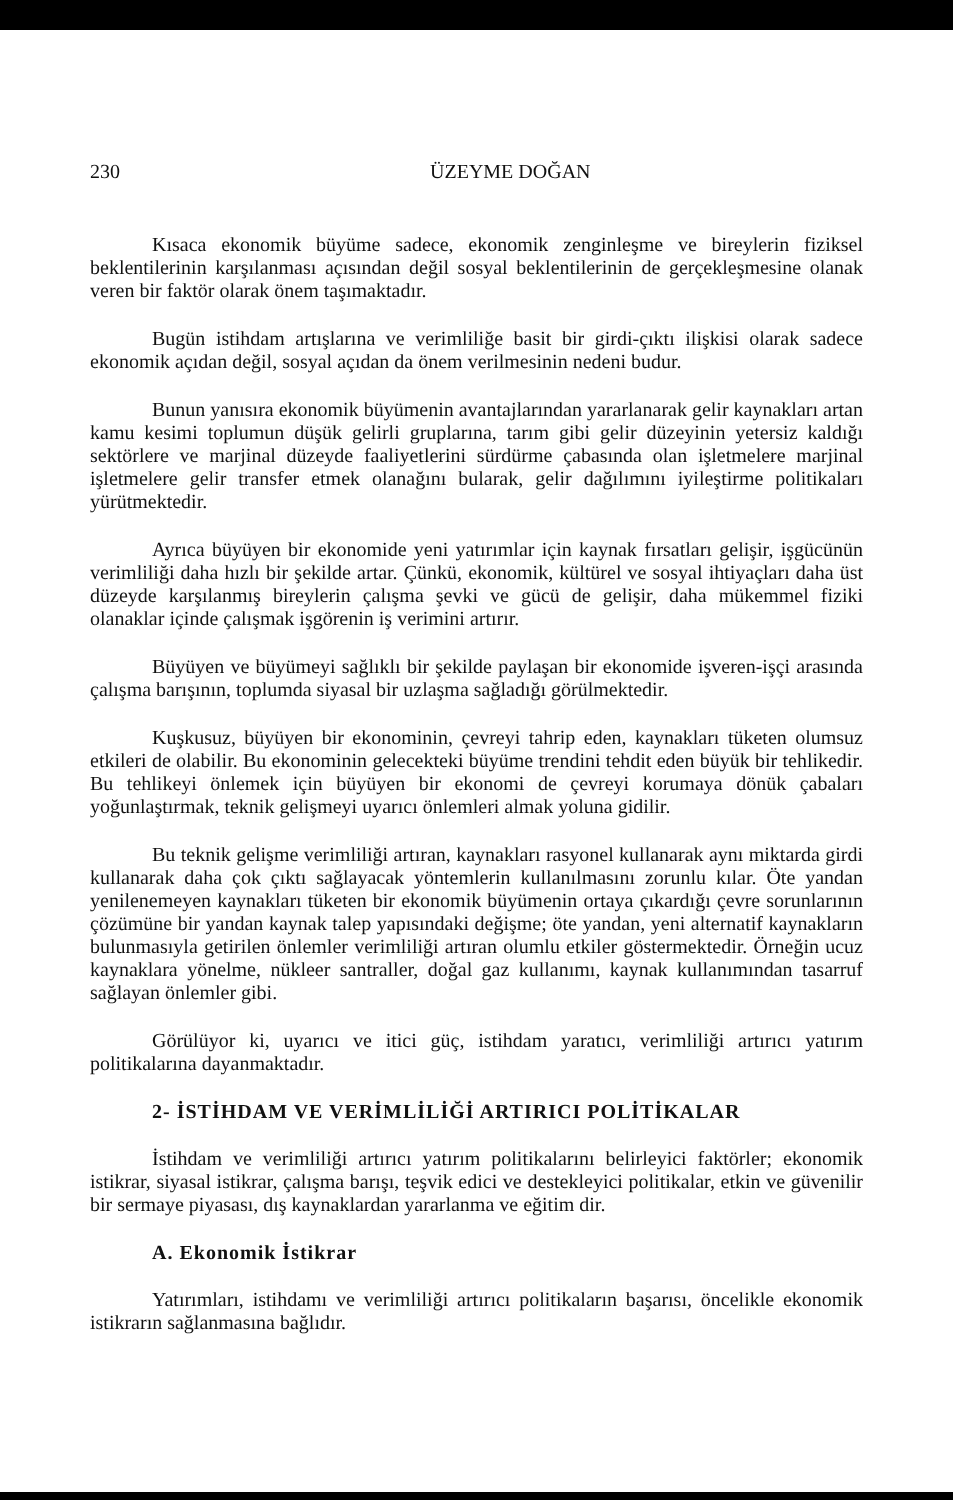230 ÜZEYME DOĞAN
Kısaca ekonomik büyüme sadece, ekonomik zenginleşme ve bireylerin fiziksel beklentilerinin karşılanması açısından değil sosyal beklentilerinin de gerçekleşmesine olanak veren bir faktör olarak önem taşımaktadır.
Bugün istihdam artışlarına ve verimliliğe basit bir girdi-çıktı ilişkisi olarak sadece ekonomik açıdan değil, sosyal açıdan da önem verilmesinin nedeni budur.
Bunun yanısıra ekonomik büyümenin avantajlarından yararlanarak gelir kaynakları artan kamu kesimi toplumun düşük gelirli gruplarına, tarım gibi gelir düzeyinin yetersiz kaldığı sektörlere ve marjinal düzeyde faaliyetlerini sürdürme çabasında olan işletmelere marjinal işletmelere gelir transfer etmek olanağını bularak, gelir dağılımını iyileştirme politikaları yürütmektedir.
Ayrıca büyüyen bir ekonomide yeni yatırımlar için kaynak fırsatları gelişir, işgücünün verimliliği daha hızlı bir şekilde artar. Çünkü, ekonomik, kültürel ve sosyal ihtiyaçları daha üst düzeyde karşılanmış bireylerin çalışma şevki ve gücü de gelişir, daha mükemmel fiziki olanaklar içinde çalışmak işgörenin iş verimini artırır.
Büyüyen ve büyümeyi sağlıklı bir şekilde paylaşan bir ekonomide işveren-işçi arasında çalışma barışının, toplumda siyasal bir uzlaşma sağladığı görülmektedir.
Kuşkusuz, büyüyen bir ekonominin, çevreyi tahrip eden, kaynakları tüketen olumsuz etkileri de olabilir. Bu ekonominin gelecekteki büyüme trendini tehdit eden büyük bir tehlikedir. Bu tehlikeyi önlemek için büyüyen bir ekonomi de çevreyi korumaya dönük çabaları yoğunlaştırmak, teknik gelişmeyi uyarıcı önlemleri almak yoluna gidilir.
Bu teknik gelişme verimliliği artıran, kaynakları rasyonel kullanarak aynı miktarda girdi kullanarak daha çok çıktı sağlayacak yöntemlerin kullanılmasını zorunlu kılar. Öte yandan yenilenemeyen kaynakları tüketen bir ekonomik büyümenin ortaya çıkardığı çevre sorunlarının çözümüne bir yandan kaynak talep yapısındaki değişme; öte yandan, yeni alternatif kaynakların bulunmasıyla getirilen önlemler verimliliği artıran olumlu etkiler göstermektedir. Örneğin ucuz kaynaklara yönelme, nükleer santraller, doğal gaz kullanımı, kaynak kullanımından tasarruf sağlayan önlemler gibi.
Görülüyor ki, uyarıcı ve itici güç, istihdam yaratıcı, verimliliği artırıcı yatırım politikalarına dayanmaktadır.
2- İSTİHDAM VE VERİMLİLİĞİ ARTIRICI POLİTİKALAR
İstihdam ve verimliliği artırıcı yatırım politikalarını belirleyici faktörler; ekonomik istikrar, siyasal istikrar, çalışma barışı, teşvik edici ve destekleyici politikalar, etkin ve güvenilir bir sermaye piyasası, dış kaynaklardan yararlanma ve eğitim dir.
A. Ekonomik İstikrar
Yatırımları, istihdamı ve verimliliği artırıcı politikaların başarısı, öncelikle ekonomik istikrarın sağlanmasına bağlıdır.